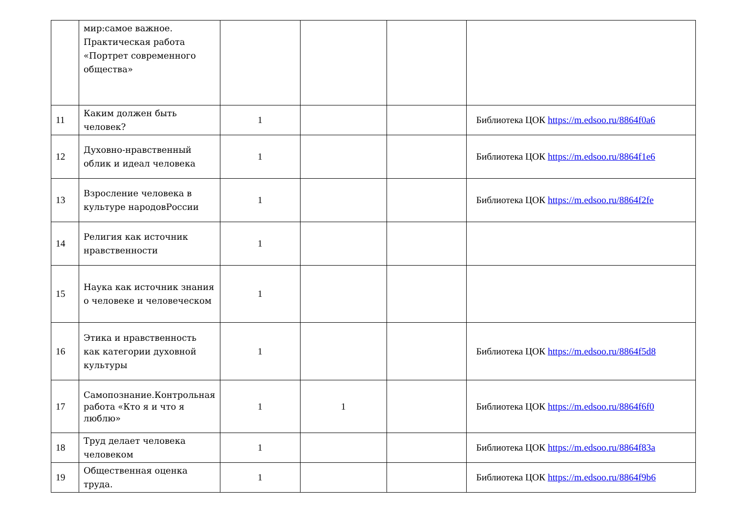| | мир:самое важное. Практическая работа «Портрет современного общества» | | | | |
| 11 | Каким должен быть человек? | 1 | | | Библиотека ЦОК https://m.edsoo.ru/8864f0a6 |
| 12 | Духовно-нравственный облик и идеал человека | 1 | | | Библиотека ЦОК https://m.edsoo.ru/8864f1e6 |
| 13 | Взросление человека в культуре народовРоссии | 1 | | | Библиотека ЦОК https://m.edsoo.ru/8864f2fe |
| 14 | Религия как источник нравственности | 1 | | | |
| 15 | Наука как источник знания о человеке и человеческом | 1 | | | |
| 16 | Этика и нравственность как категории духовной культуры | 1 | | | Библиотека ЦОК https://m.edsoo.ru/8864f5d8 |
| 17 | Самопознание.Контрольная работа «Кто я и что я люблю» | 1 | 1 | | Библиотека ЦОК https://m.edsoo.ru/8864f6f0 |
| 18 | Труд делает человека человеком | 1 | | | Библиотека ЦОК https://m.edsoo.ru/8864f83a |
| 19 | Общественная оценка труда. | 1 | | | Библиотека ЦОК https://m.edsoo.ru/8864f9b6 |